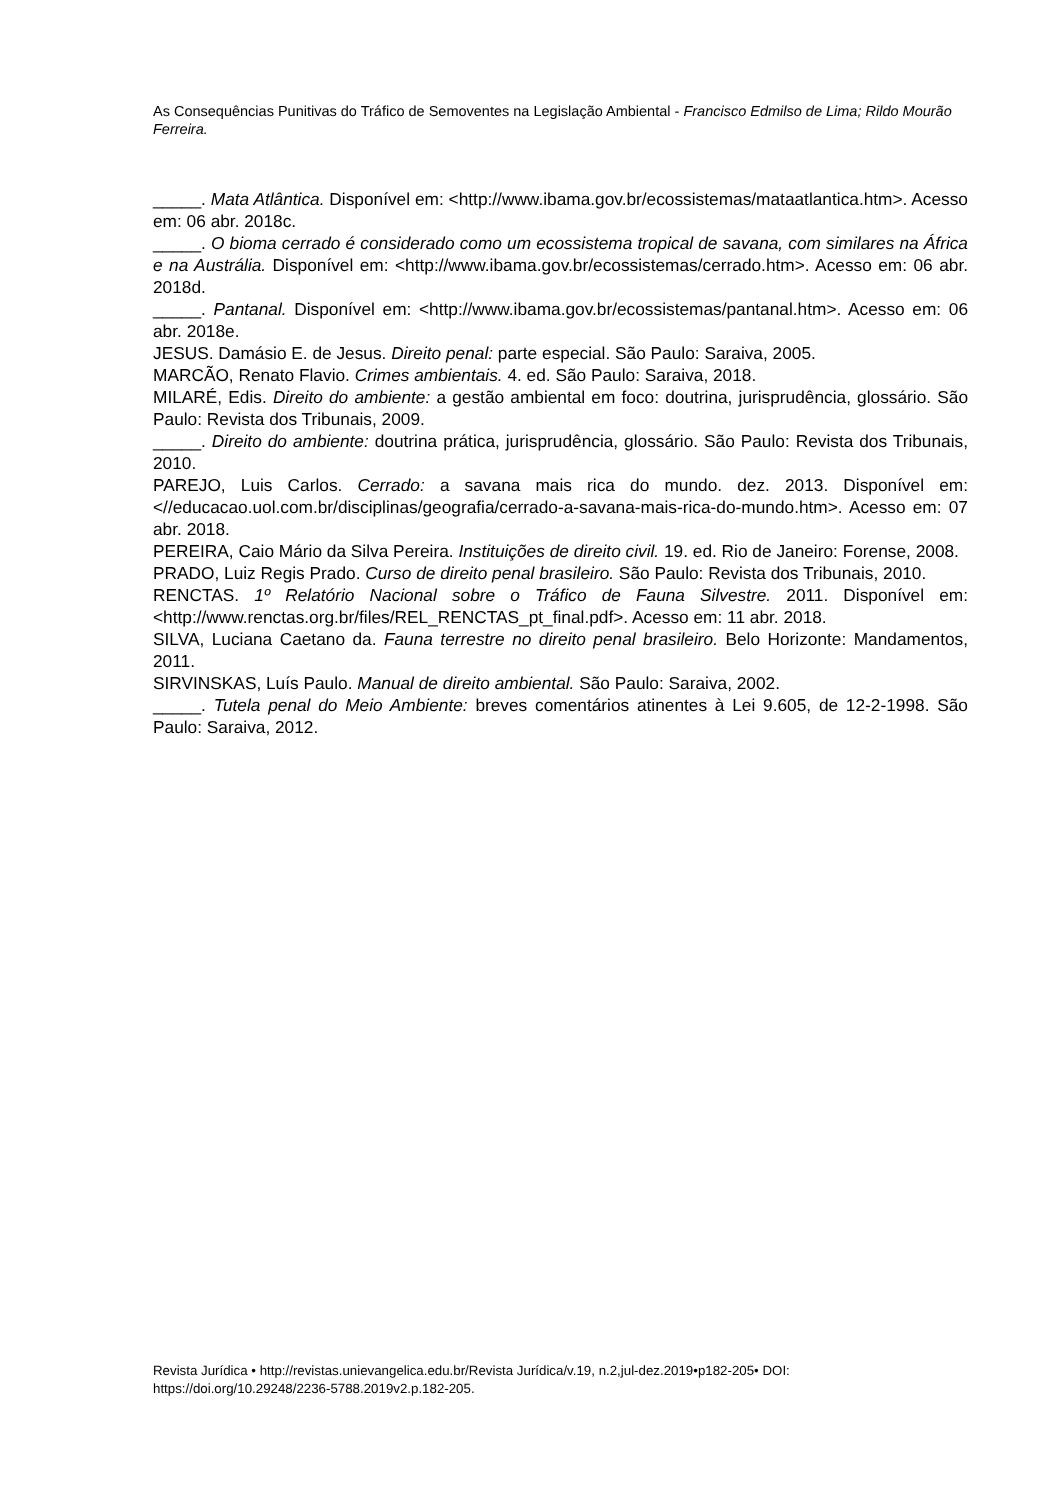As Consequências Punitivas do Tráfico de Semoventes na Legislação Ambiental - Francisco Edmilso de Lima; Rildo Mourão Ferreira.
_____. Mata Atlântica. Disponível em: <http://www.ibama.gov.br/ecossistemas/mataatlantica.htm>. Acesso em: 06 abr. 2018c.
_____. O bioma cerrado é considerado como um ecossistema tropical de savana, com similares na África e na Austrália. Disponível em: <http://www.ibama.gov.br/ecossistemas/cerrado.htm>. Acesso em: 06 abr. 2018d.
_____. Pantanal. Disponível em: <http://www.ibama.gov.br/ecossistemas/pantanal.htm>. Acesso em: 06 abr. 2018e.
JESUS. Damásio E. de Jesus. Direito penal: parte especial. São Paulo: Saraiva, 2005.
MARCÃO, Renato Flavio. Crimes ambientais. 4. ed. São Paulo: Saraiva, 2018.
MILARÉ, Edis. Direito do ambiente: a gestão ambiental em foco: doutrina, jurisprudência, glossário. São Paulo: Revista dos Tribunais, 2009.
_____. Direito do ambiente: doutrina prática, jurisprudência, glossário. São Paulo: Revista dos Tribunais, 2010.
PAREJO, Luis Carlos. Cerrado: a savana mais rica do mundo. dez. 2013. Disponível em: <//educacao.uol.com.br/disciplinas/geografia/cerrado-a-savana-mais-rica-do-mundo.htm>. Acesso em: 07 abr. 2018.
PEREIRA, Caio Mário da Silva Pereira. Instituições de direito civil. 19. ed. Rio de Janeiro: Forense, 2008.
PRADO, Luiz Regis Prado. Curso de direito penal brasileiro. São Paulo: Revista dos Tribunais, 2010.
RENCTAS. 1º Relatório Nacional sobre o Tráfico de Fauna Silvestre. 2011. Disponível em: <http://www.renctas.org.br/files/REL_RENCTAS_pt_final.pdf>. Acesso em: 11 abr. 2018.
SILVA, Luciana Caetano da. Fauna terrestre no direito penal brasileiro. Belo Horizonte: Mandamentos, 2011.
SIRVINSKAS, Luís Paulo. Manual de direito ambiental. São Paulo: Saraiva, 2002.
_____. Tutela penal do Meio Ambiente: breves comentários atinentes à Lei 9.605, de 12-2-1998. São Paulo: Saraiva, 2012.
Revista Jurídica • http://revistas.unievangelica.edu.br/Revista Jurídica/v.19, n.2,jul-dez.2019•p182-205• DOI: https://doi.org/10.29248/2236-5788.2019v2.p.182-205.